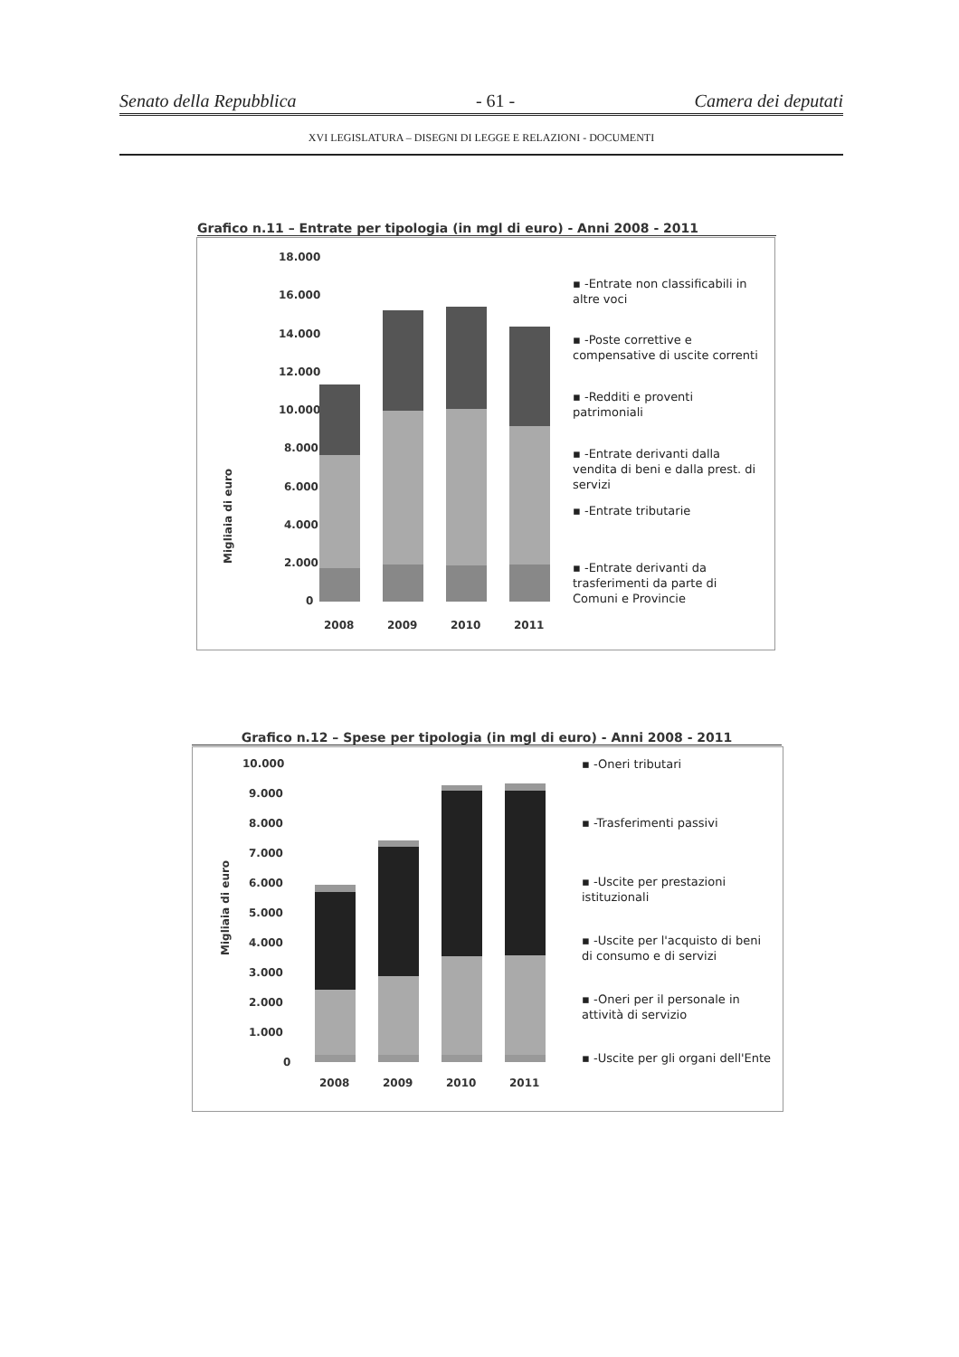Senato della Repubblica - 61 - Camera dei deputati
XVI LEGISLATURA – DISEGNI DI LEGGE E RELAZIONI - DOCUMENTI
Grafico n.11 – Entrate per tipologia (in mgl di euro) - Anni 2008 - 2011
18.000
16.000
14.000
12.000
10.000
8.000
6.000
4.000
2.000
0
Migliaia di euro
2008
2009
2010
2011
▪ -Entrate non classificabili in altre voci
▪ -Poste correttive e compensative di uscite correnti
▪ -Redditi e proventi patrimoniali
▪ -Entrate derivanti dalla vendita di beni e dalla prest. di servizi
▪ -Entrate tributarie
▪ -Entrate derivanti da trasferimenti da parte di Comuni e Provincie
Grafico n.12 – Spese per tipologia (in mgl di euro) - Anni 2008 - 2011
10.000
9.000
8.000
7.000
6.000
5.000
4.000
3.000
2.000
1.000
0
Migliaia di euro
2008
2009
2010
2011
▪ -Oneri tributari
▪ -Trasferimenti passivi
▪ -Uscite per prestazioni istituzionali
▪ -Uscite per l'acquisto di beni di consumo e di servizi
▪ -Oneri per il personale in attività di servizio
▪ -Uscite per gli organi dell'Ente